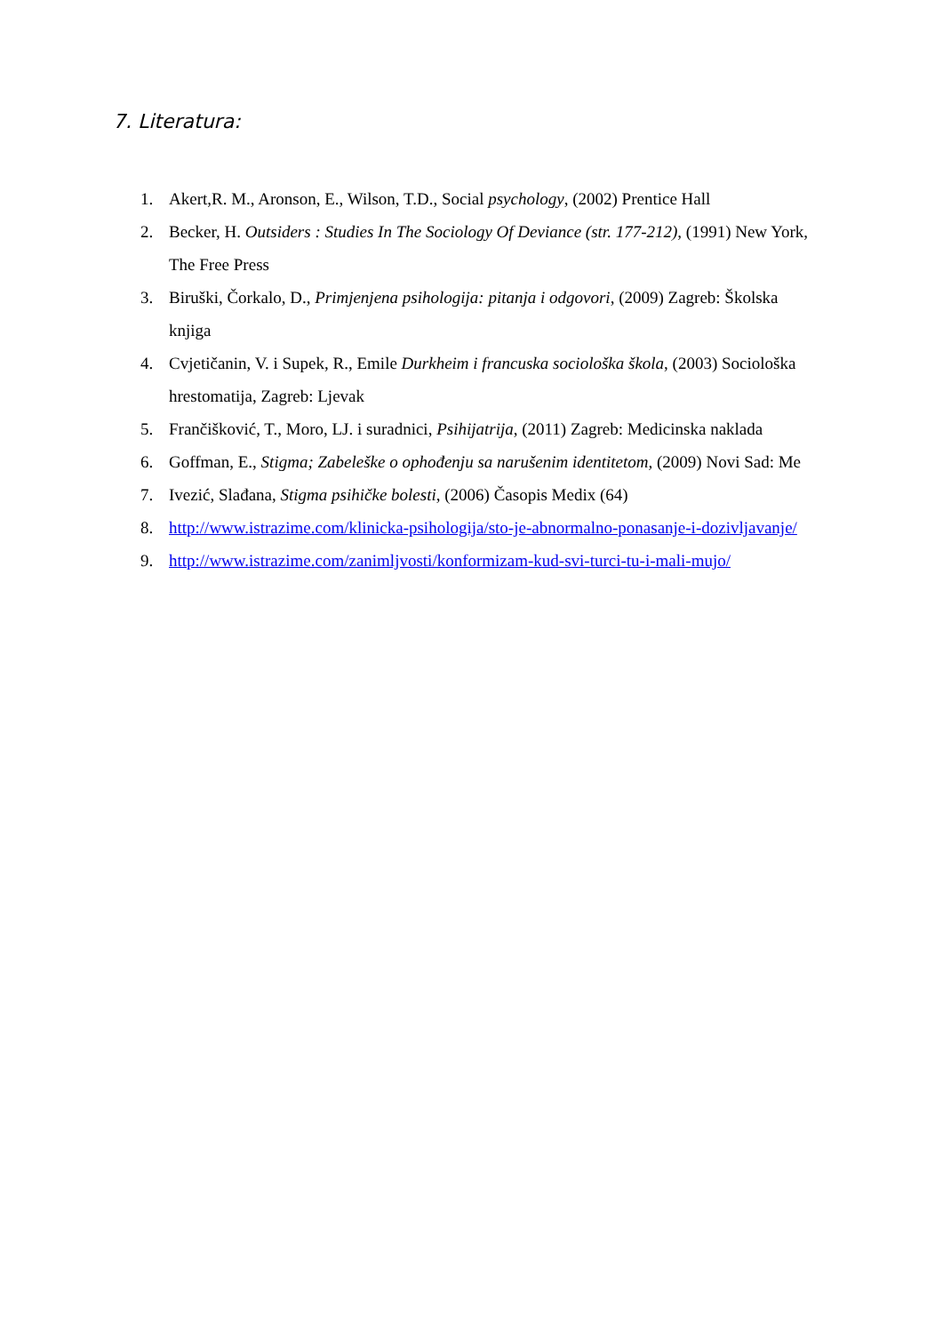7. Literatura:
1. Akert,R. M., Aronson, E., Wilson, T.D., Social psychology, (2002) Prentice Hall
2. Becker, H. Outsiders : Studies In The Sociology Of Deviance (str. 177-212), (1991) New York, The Free Press
3. Biruški, Čorkalo, D., Primjenjena psihologija: pitanja i odgovori, (2009) Zagreb: Školska knjiga
4. Cvjetičanin, V. i Supek, R., Emile Durkheim i francuska sociološka škola, (2003) Sociološka hrestomatija, Zagreb: Ljevak
5. Frančišković, T., Moro, LJ. i suradnici, Psihijatrija, (2011) Zagreb: Medicinska naklada
6. Goffman, E., Stigma; Zabeleške o ophođenju sa narušenim identitetom, (2009) Novi Sad: Me
7. Ivezić, Slađana, Stigma psihičke bolesti, (2006) Časopis Medix (64)
8. http://www.istrazime.com/klinicka-psihologija/sto-je-abnormalno-ponasanje-i-dozivljavanje/
9. http://www.istrazime.com/zanimljvosti/konformizam-kud-svi-turci-tu-i-mali-mujo/